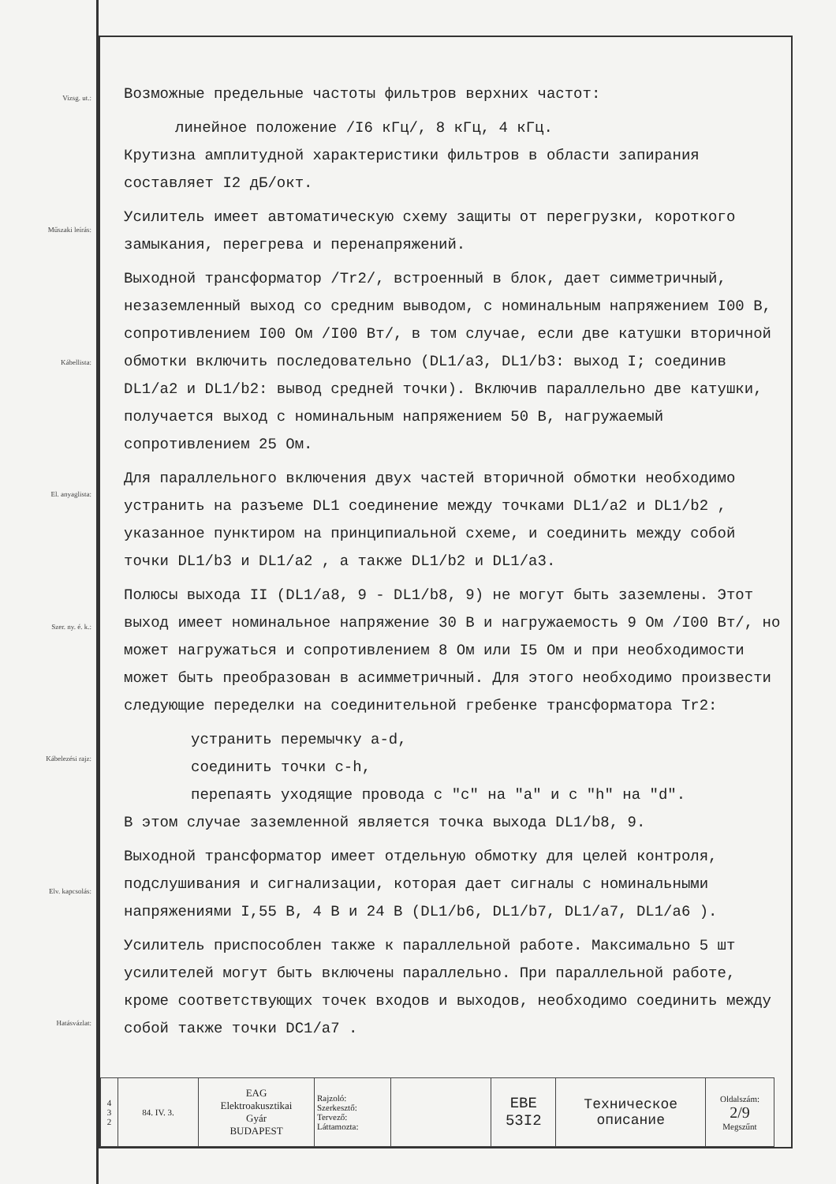Vizsg. ut.:
Műszaki leírás:
Kábellista:
El. anyaglista:
Szer. ny. é. k.:
Kábelezési rajz:
Elv. kapcsolás:
Hatásvázlat:
Возможные предельные частоты фильтров верхних частот:
линейное положение /I6 кГц/, 8 кГц, 4 кГц.
Крутизна амплитудной характеристики фильтров в области запирания составляет I2 дБ/окт.
Усилитель имеет автоматическую схему защиты от перегрузки, короткого замыкания, перегрева и перенапряжений.
Выходной трансформатор /Tr2/, встроенный в блок, дает симметричный, незаземленный выход со средним выводом, с номинальным напряжением I00 В, сопротивлением I00 Ом /I00 Вт/, в том случае, если две катушки вторичной обмотки включить последовательно (DL1/a3, DL1/b3: выход I; соединив DL1/a2 и DL1/b2: вывод средней точки). Включив параллельно две катушки, получается выход с номинальным напряжением 50 В, нагружаемый сопротивлением 25 Ом.
Для параллельного включения двух частей вторичной обмотки необходимо устранить на разъеме DL1 соединение между точками DL1/a2 и DL1/b2 , указанное пунктиром на принципиальной схеме, и соединить между собой точки DL1/b3 и DL1/a2 , а также DL1/b2 и DL1/a3.
Полюсы выхода II (DL1/a8, 9 - DL1/b8, 9) не могут быть заземлены. Этот выход имеет номинальное напряжение 30 В и нагружаемость 9 Ом /I00 Вт/, но может нагружаться и сопротивлением 8 Ом или I5 Ом и при необходимости может быть преобразован в асимметричный. Для этого необходимо произвести следующие переделки на соединительной гребенке трансформатора Tr2:
устранить перемычку a-d,
соединить точки c-h,
перепаять уходящие провода с "c" на "a" и с "h" на "d".
В этом случае заземленной является точка выхода DL1/b8, 9.
Выходной трансформатор имеет отдельную обмотку для целей контроля, подслушивания и сигнализации, которая дает сигналы с номинальными напряжениями I,55 В, 4 В и 24 В (DL1/b6, DL1/b7, DL1/a7, DL1/a6 ).
Усилитель приспособлен также к параллельной работе. Максимально 5 шт усилителей могут быть включены параллельно. При параллельной работе, кроме соответствующих точек входов и выходов, необходимо соединить между собой также точки DC1/a7 .
| 4 3 2 | 84. IV. 3. | EAG Elektroakusztikai Gyár BUDAPEST | Rajzoló: Szerkesztő: Tervező: Láttamozta: | | EBE 53I2 | Техническое описание | Oldalszám: 2/9 Megszűnt |